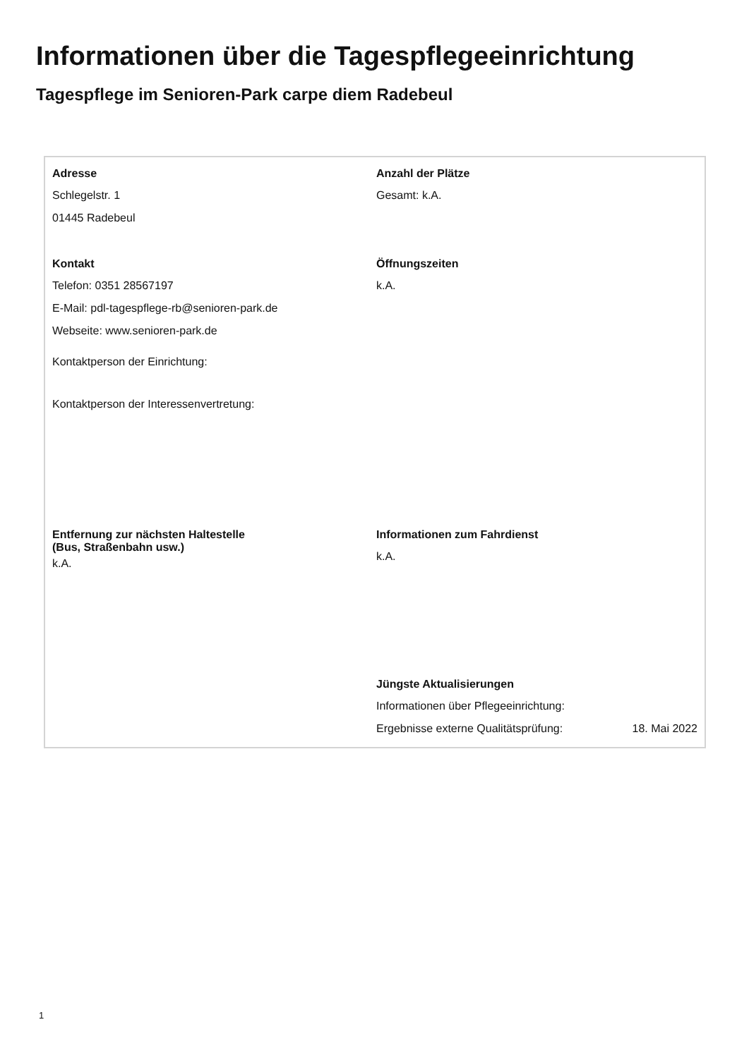Informationen über die Tagespflegeeinrichtung
Tagespflege im Senioren-Park carpe diem Radebeul
Adresse
Schlegelstr. 1
01445 Radebeul
Anzahl der Plätze
Gesamt: k.A.
Kontakt
Telefon: 0351 28567197
E-Mail: pdl-tagespflege-rb@senioren-park.de
Webseite: www.senioren-park.de
Kontaktperson der Einrichtung:
Kontaktperson der Interessenvertretung:
Öffnungszeiten
k.A.
Entfernung zur nächsten Haltestelle
(Bus, Straßenbahn usw.)
k.A.
Informationen zum Fahrdienst
k.A.
Jüngste Aktualisierungen
Informationen über Pflegeeinrichtung:
Ergebnisse externe Qualitätsprüfung: 18. Mai 2022
1